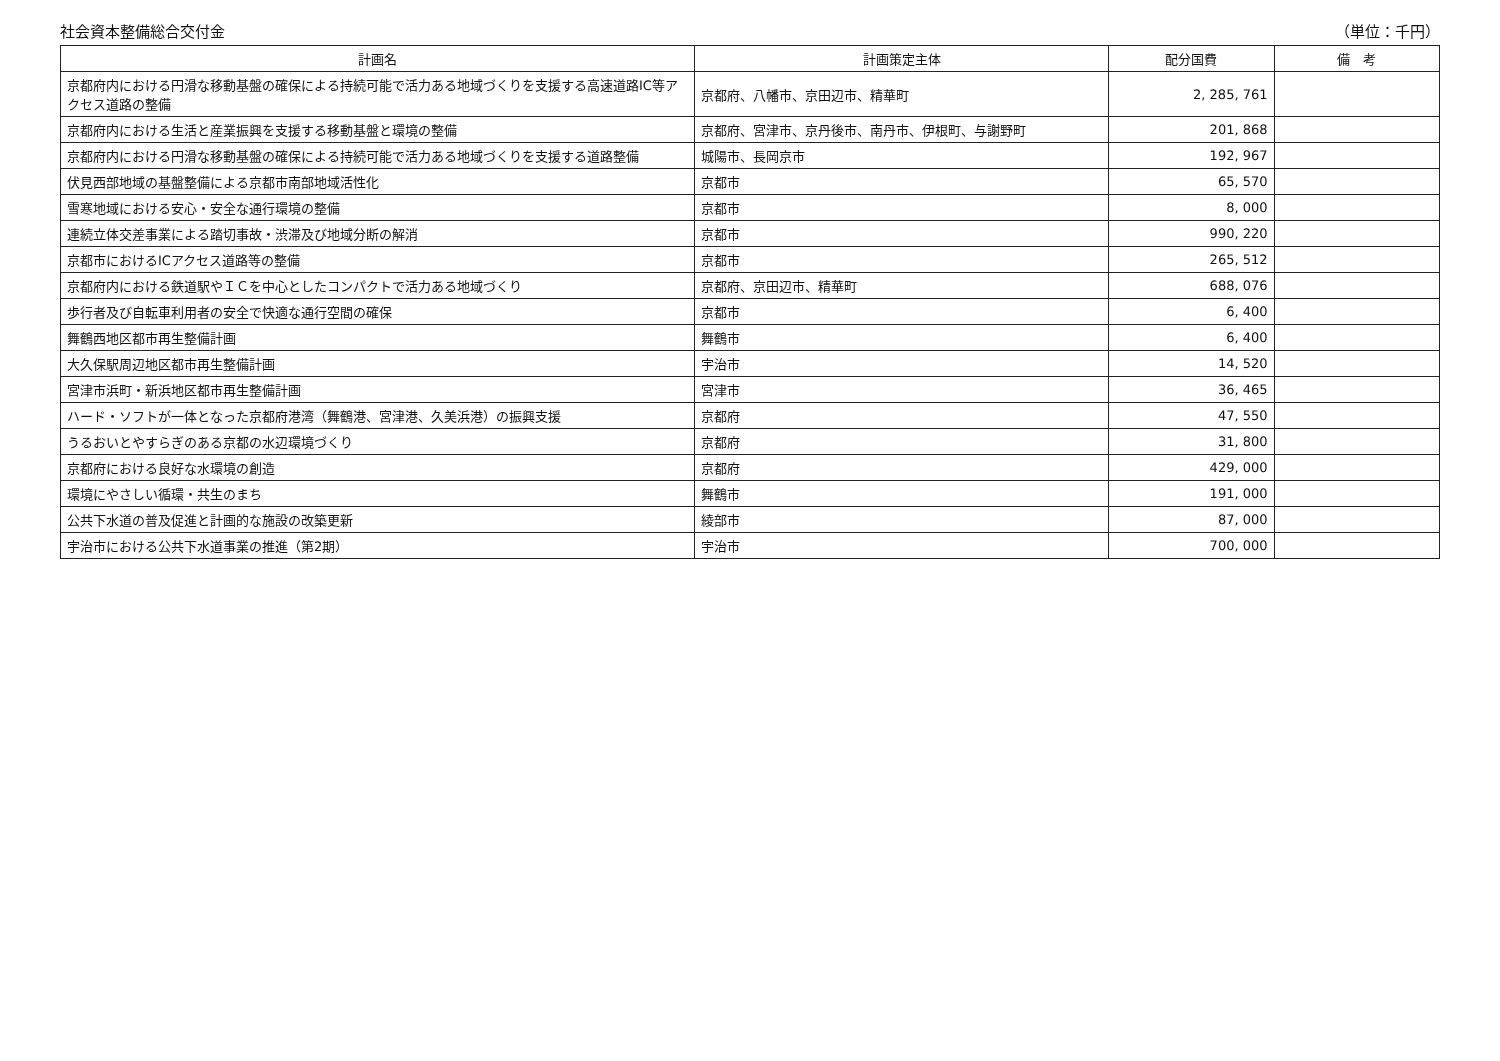社会資本整備総合交付金 （単位：千円）
| 計画名 | 計画策定主体 | 配分国費 | 備 考 |
| --- | --- | --- | --- |
| 京都府内における円滑な移動基盤の確保による持続可能で活力ある地域づくりを支援する高速道路IC等アクセス道路の整備 | 京都府、八幡市、京田辺市、精華町 | 2, 285, 761 | |
| 京都府内における生活と産業振興を支援する移動基盤と環境の整備 | 京都府、宮津市、京丹後市、南丹市、伊根町、与謝野町 | 201, 868 | |
| 京都府内における円滑な移動基盤の確保による持続可能で活力ある地域づくりを支援する道路整備 | 城陽市、長岡京市 | 192, 967 | |
| 伏見西部地域の基盤整備による京都市南部地域活性化 | 京都市 | 65, 570 | |
| 雪寒地域における安心・安全な通行環境の整備 | 京都市 | 8, 000 | |
| 連続立体交差事業による踏切事故・渋滞及び地域分断の解消 | 京都市 | 990, 220 | |
| 京都市におけるICアクセス道路等の整備 | 京都市 | 265, 512 | |
| 京都府内における鉄道駅やＩＣを中心としたコンパクトで活力ある地域づくり | 京都府、京田辺市、精華町 | 688, 076 | |
| 歩行者及び自転車利用者の安全で快適な通行空間の確保 | 京都市 | 6, 400 | |
| 舞鶴西地区都市再生整備計画 | 舞鶴市 | 6, 400 | |
| 大久保駅周辺地区都市再生整備計画 | 宇治市 | 14, 520 | |
| 宮津市浜町・新浜地区都市再生整備計画 | 宮津市 | 36, 465 | |
| ハード・ソフトが一体となった京都府港湾（舞鶴港、宮津港、久美浜港）の振興支援 | 京都府 | 47, 550 | |
| うるおいとやすらぎのある京都の水辺環境づくり | 京都府 | 31, 800 | |
| 京都府における良好な水環境の創造 | 京都府 | 429, 000 | |
| 環境にやさしい循環・共生のまち | 舞鶴市 | 191, 000 | |
| 公共下水道の普及促進と計画的な施設の改築更新 | 綾部市 | 87, 000 | |
| 宇治市における公共下水道事業の推進（第2期） | 宇治市 | 700, 000 | |